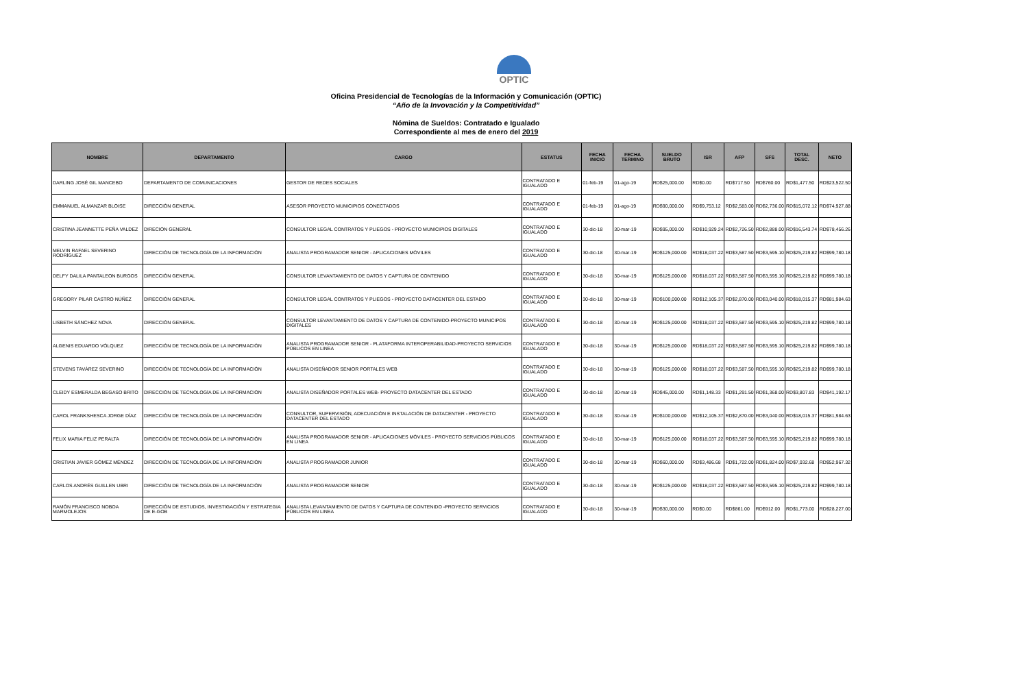OPTIC
Oficina Presidencial de Tecnologías de la Información y Comunicación (OPTIC)
“Año de la Invovación y la Competitividad”
Nómina de Sueldos: Contratado e Igualado
Correspondiente al mes de enero del 2019
| NOMBRE | DEPARTAMENTO | CARGO | ESTATUS | FECHA INICIO | FECHA TERMINO | SUELDO BRUTO | ISR | AFP | SFS | TOTAL DESC. | NETO |
| --- | --- | --- | --- | --- | --- | --- | --- | --- | --- | --- | --- |
| DARLING JOSÉ GIL MANCEBO | DEPARTAMENTO DE COMUNICACIONES | GESTOR DE REDES SOCIALES | CONTRATADO E IGUALADO | 01-feb-19 | 01-ago-19 | RD$25,000.00 | RD$0.00 | RD$717.50 | RD$760.00 | RD$1,477.50 | RD$23,522.50 |
| EMMANUEL ALMANZAR BLOISE | DIRECCIÓN GENERAL | ASESOR PROYECTO MUNICIPIOS CONECTADOS | CONTRATADO E IGUALADO | 01-feb-19 | 01-ago-19 | RD$90,000.00 | RD$9,753.12 | RD$2,583.00 | RD$2,736.00 | RD$15,072.12 | RD$74,927.88 |
| CRISTINA JEANNETTE PEÑA VALDEZ | DIRECIÓN GENERAL | CONSULTOR LEGAL CONTRATOS Y PLIEGOS - PROYECTO MUNICIPIOS DIGITALES | CONTRATADO E IGUALADO | 30-dic-18 | 30-mar-19 | RD$95,000.00 | RD$10,929.24 | RD$2,726.50 | RD$2,888.00 | RD$16,543.74 | RD$78,456.26 |
| MELVIN RAFAEL SEVERINO RODRÍGUEZ | DIRECCIÓN DE TECNOLOGÍA DE LA INFORMACIÓN | ANALISTA PROGRAMADOR SENIOR - APLICACIONES MÓVILES | CONTRATADO E IGUALADO | 30-dic-18 | 30-mar-19 | RD$125,000.00 | RD$18,037.22 | RD$3,587.50 | RD$3,595.10 | RD$25,219.82 | RD$99,780.18 |
| DELFY DALILA PANTALEON BURGOS | DIRECCIÓN GENERAL | CONSULTOR LEVANTAMIENTO DE DATOS Y CAPTURA DE CONTENIDO | CONTRATADO E IGUALADO | 30-dic-18 | 30-mar-19 | RD$125,000.00 | RD$18,037.22 | RD$3,587.50 | RD$3,595.10 | RD$25,219.82 | RD$99,780.18 |
| GREGORY PILAR CASTRO NÚÑEZ | DIRECCIÓN GENERAL | CONSULTOR LEGAL CONTRATOS Y PLIEGOS - PROYECTO DATACENTER DEL ESTADO | CONTRATADO E IGUALADO | 30-dic-18 | 30-mar-19 | RD$100,000.00 | RD$12,105.37 | RD$2,870.00 | RD$3,040.00 | RD$18,015.37 | RD$81,984.63 |
| LISBETH SÁNCHEZ NOVA | DIRECCIÓN GENERAL | CONSULTOR LEVANTAMIENTO DE DATOS Y CAPTURA DE CONTENIDO-PROYECTO MUNICIPOS DIGITALES | CONTRATADO E IGUALADO | 30-dic-18 | 30-mar-19 | RD$125,000.00 | RD$18,037.22 | RD$3,587.50 | RD$3,595.10 | RD$25,219.82 | RD$99,780.18 |
| ALGENIS EDUARDO VÓLQUEZ | DIRECCIÓN DE TECNOLOGÍA DE LA INFORMACIÓN | ANALISTA PROGRAMADOR SENIOR - PLATAFORMA INTEROPERABILIDAD-PROYECTO SERVICIOS PÚBLICOS EN LINEA | CONTRATADO E IGUALADO | 30-dic-18 | 30-mar-19 | RD$125,000.00 | RD$18,037.22 | RD$3,587.50 | RD$3,595.10 | RD$25,219.82 | RD$99,780.18 |
| STEVENS TAVÁREZ SEVERINO | DIRECCIÓN DE TECNOLOGÍA DE LA INFORMACIÓN | ANALISTA DISEÑADOR SENIOR PORTALES WEB | CONTRATADO E IGUALADO | 30-dic-18 | 30-mar-19 | RD$125,000.00 | RD$18,037.22 | RD$3,587.50 | RD$3,595.10 | RD$25,219.82 | RD$99,780.18 |
| CLEIDY ESMERALDA BEGASO BRITO | DIRECCIÓN DE TECNOLOGÍA DE LA INFORMACIÓN | ANALISTA DISEÑADOR PORTALES WEB- PROYECTO DATACENTER DEL ESTADO | CONTRATADO E IGUALADO | 30-dic-18 | 30-mar-19 | RD$45,000.00 | RD$1,148.33 | RD$1,291.50 | RD$1,368.00 | RD$3,807.83 | RD$41,192.17 |
| CAROL FRANKSHESCA JORGE DÍAZ | DIRECCIÓN DE TECNOLOGÍA DE LA INFORMACIÓN | CONSULTOR, SUPERVISIÓN, ADECUACIÓN E INSTALACIÓN DE DATACENTER - PROYECTO DATACENTER DEL ESTADO | CONTRATADO E IGUALADO | 30-dic-18 | 30-mar-19 | RD$100,000.00 | RD$12,105.37 | RD$2,870.00 | RD$3,040.00 | RD$18,015.37 | RD$81,984.63 |
| FELIX MARIA FELIZ PERALTA | DIRECCIÓN DE TECNOLOGÍA DE LA INFORMACIÓN | ANALISTA PROGRAMADOR SENIOR - APLICACIONES MÓVILES - PROYECTO SERVICIOS PÚBLICOS EN LINEA | CONTRATADO E IGUALADO | 30-dic-18 | 30-mar-19 | RD$125,000.00 | RD$18,037.22 | RD$3,587.50 | RD$3,595.10 | RD$25,219.82 | RD$99,780.18 |
| CRISTIAN JAVIER GÓMEZ MÉNDEZ | DIRECCIÓN DE TECNOLOGÍA DE LA INFORMACIÓN | ANALISTA PROGRAMADOR JUNIOR | CONTRATADO E IGUALADO | 30-dic-18 | 30-mar-19 | RD$60,000.00 | RD$3,486.68 | RD$1,722.00 | RD$1,824.00 | RD$7,032.68 | RD$52,967.32 |
| CARLOS ANDRÉS GUILLEN UBRI | DIRECCIÓN DE TECNOLOGÍA DE LA INFORMACIÓN | ANALISTA PROGRAMADOR SENIOR | CONTRATADO E IGUALADO | 30-dic-18 | 30-mar-19 | RD$125,000.00 | RD$18,037.22 | RD$3,587.50 | RD$3,595.10 | RD$25,219.82 | RD$99,780.18 |
| RAMÓN FRANCISCO NOBOA MARMOLEJOS | DIRECCIÓN DE ESTUDIOS, INVESTIGACIÓN Y ESTRATEGIA DE E-GOB | ANALISTA LEVANTAMIENTO DE DATOS Y CAPTURA DE CONTENIDO -PROYECTO SERVICIOS PÚBLICOS EN LINEA | CONTRATADO E IGUALADO | 30-dic-18 | 30-mar-19 | RD$30,000.00 | RD$0.00 | RD$861.00 | RD$912.00 | RD$1,773.00 | RD$28,227.00 |